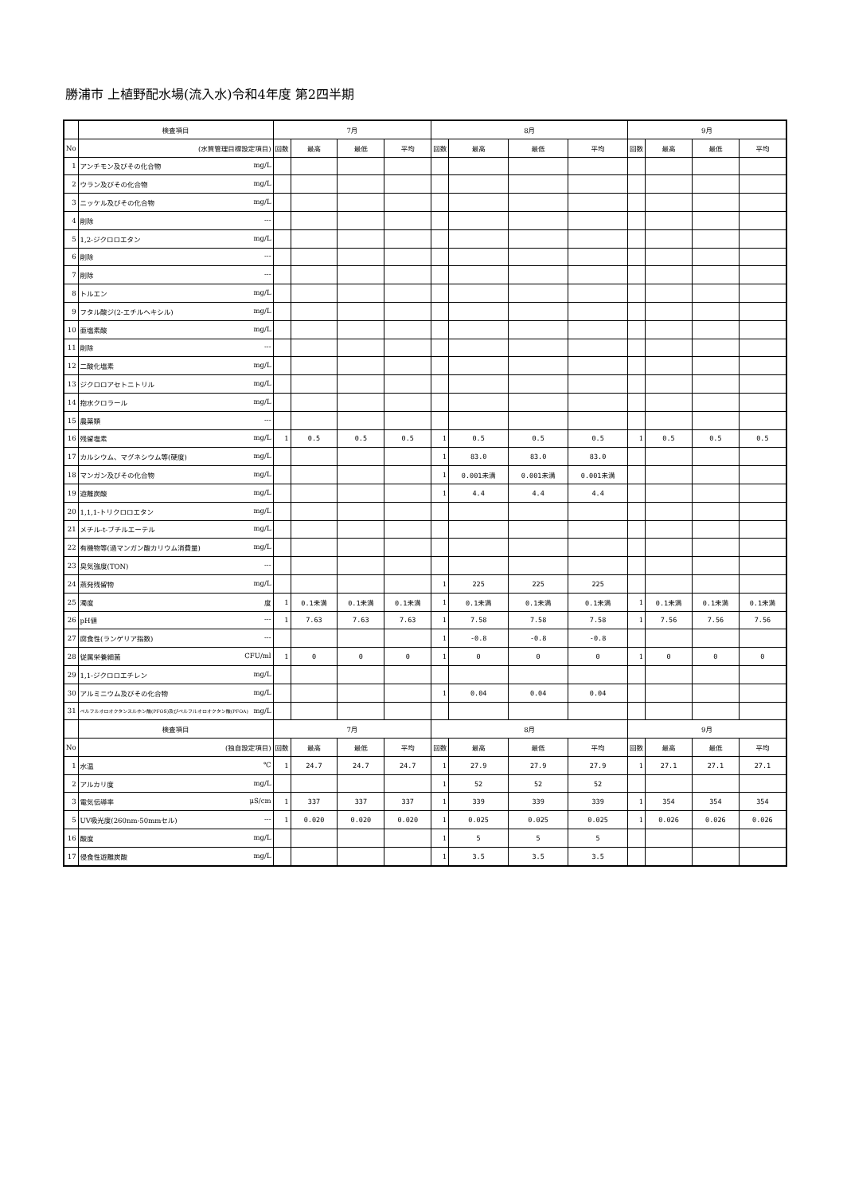勝浦市 上植野配水場(流入水)令和4年度 第2四半期
| | 検査項目 | 7月 | | | | 8月 | | | | 9月 | | | |
| --- | --- | --- | --- | --- | --- | --- | --- | --- | --- | --- | --- | --- | --- |
| No | (水質管理目標設定項目) | 回数 | 最高 | 最低 | 平均 | 回数 | 最高 | 最低 | 平均 | 回数 | 最高 | 最低 | 平均 |
| 1 | アンチモン及びその化合物 mg/L | | | | | | | | | | | | |
| 2 | ウラン及びその化合物 mg/L | | | | | | | | | | | | |
| 3 | ニッケル及びその化合物 mg/L | | | | | | | | | | | | |
| 4 | 削除 --- | | | | | | | | | | | | |
| 5 | 1,2-ジクロロエタン mg/L | | | | | | | | | | | | |
| 6 | 削除 --- | | | | | | | | | | | | |
| 7 | 削除 --- | | | | | | | | | | | | |
| 8 | トルエン mg/L | | | | | | | | | | | | |
| 9 | フタル酸ジ(2-エチルヘキシル) mg/L | | | | | | | | | | | | |
| 10 | 亜塩素酸 mg/L | | | | | | | | | | | | |
| 11 | 削除 --- | | | | | | | | | | | | |
| 12 | 二酸化塩素 mg/L | | | | | | | | | | | | |
| 13 | ジクロロアセトニトリル mg/L | | | | | | | | | | | | |
| 14 | 抱水クロラール mg/L | | | | | | | | | | | | |
| 15 | 農薬類 --- | | | | | | | | | | | | |
| 16 | 残留塩素 mg/L | 1 | 0.5 | 0.5 | 0.5 | 1 | 0.5 | 0.5 | 0.5 | 1 | 0.5 | 0.5 | 0.5 |
| 17 | カルシウム、マグネシウム等(硬度) mg/L | | | | | 1 | 83.0 | 83.0 | 83.0 | | | | |
| 18 | マンガン及びその化合物 mg/L | | | | | 1 | 0.001未満 | 0.001未満 | 0.001未満 | | | | |
| 19 | 遊離炭酸 mg/L | | | | | 1 | 4.4 | 4.4 | 4.4 | | | | |
| 20 | 1,1,1-トリクロロエタン mg/L | | | | | | | | | | | | |
| 21 | メチル-t-ブチルエーテル mg/L | | | | | | | | | | | | |
| 22 | 有機物等(過マンガン酸カリウム消費量) mg/L | | | | | | | | | | | | |
| 23 | 臭気強度(TON) --- | | | | | | | | | | | | |
| 24 | 蒸発残留物 mg/L | | | | | 1 | 225 | 225 | 225 | | | | |
| 25 | 濁度 度 | 1 | 0.1未満 | 0.1未満 | 0.1未満 | 1 | 0.1未満 | 0.1未満 | 0.1未満 | 1 | 0.1未満 | 0.1未満 | 0.1未満 |
| 26 | pH値 --- | 1 | 7.63 | 7.63 | 7.63 | 1 | 7.58 | 7.58 | 7.58 | 1 | 7.56 | 7.56 | 7.56 |
| 27 | 腐食性(ランゲリア指数) --- | | | | | 1 | -0.8 | -0.8 | -0.8 | | | | |
| 28 | 従属栄養細菌 CFU/ml | 1 | 0 | 0 | 0 | 1 | 0 | 0 | 0 | 1 | 0 | 0 | 0 |
| 29 | 1,1-ジクロロエチレン mg/L | | | | | | | | | | | | |
| 30 | アルミニウム及びその化合物 mg/L | | | | | 1 | 0.04 | 0.04 | 0.04 | | | | |
| 31 | ペルフルオロオクタンスルホン酸(PFOS)及びペルフルオロオクタン酸(PFOA) mg/L | | | | | | | | | | | | |
| | 検査項目 | 7月 | | | | 8月 | | | | 9月 | | | |
| No | (独自設定項目) | 回数 | 最高 | 最低 | 平均 | 回数 | 最高 | 最低 | 平均 | 回数 | 最高 | 最低 | 平均 |
| 1 | 水温 ℃ | 1 | 24.7 | 24.7 | 24.7 | 1 | 27.9 | 27.9 | 27.9 | 1 | 27.1 | 27.1 | 27.1 |
| 2 | アルカリ度 mg/L | | | | | 1 | 52 | 52 | 52 | | | | |
| 3 | 電気伝導率 μS/cm | 1 | 337 | 337 | 337 | 1 | 339 | 339 | 339 | 1 | 354 | 354 | 354 |
| 5 | UV吸光度(260nm-50mmセル) --- | 1 | 0.020 | 0.020 | 0.020 | 1 | 0.025 | 0.025 | 0.025 | 1 | 0.026 | 0.026 | 0.026 |
| 16 | 酸度 mg/L | | | | | 1 | 5 | 5 | 5 | | | | |
| 17 | 侵食性遊離炭酸 mg/L | | | | | 1 | 3.5 | 3.5 | 3.5 | | | | |